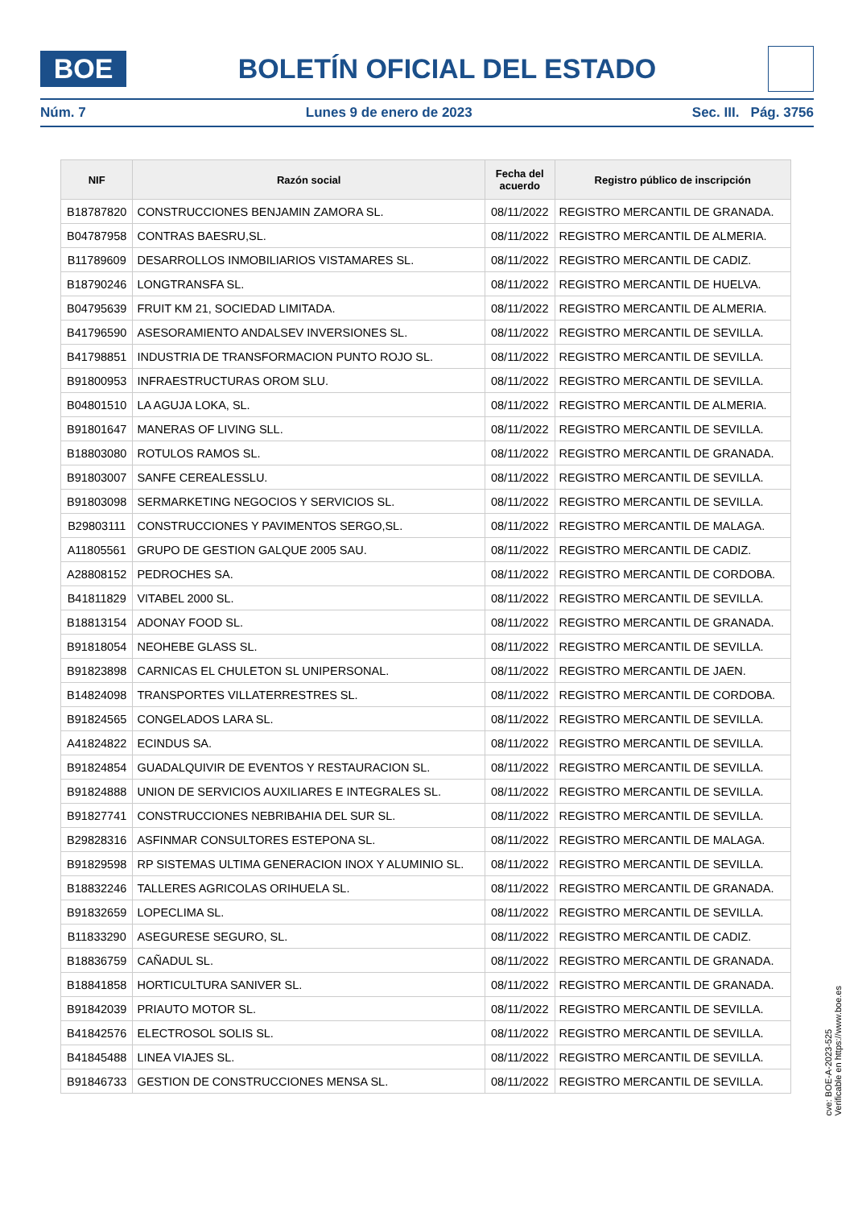BOE
BOLETÍN OFICIAL DEL ESTADO
Núm. 7 Lunes 9 de enero de 2023 Sec. III. Pág. 3756
| NIF | Razón social | Fecha del acuerdo | Registro público de inscripción |
| --- | --- | --- | --- |
| B18787820 | CONSTRUCCIONES BENJAMIN ZAMORA SL. | 08/11/2022 | REGISTRO MERCANTIL DE GRANADA. |
| B04787958 | CONTRAS BAESRU,SL. | 08/11/2022 | REGISTRO MERCANTIL DE ALMERIA. |
| B11789609 | DESARROLLOS INMOBILIARIOS VISTAMARES SL. | 08/11/2022 | REGISTRO MERCANTIL DE CADIZ. |
| B18790246 | LONGTRANSFA SL. | 08/11/2022 | REGISTRO MERCANTIL DE HUELVA. |
| B04795639 | FRUIT KM 21, SOCIEDAD LIMITADA. | 08/11/2022 | REGISTRO MERCANTIL DE ALMERIA. |
| B41796590 | ASESORAMIENTO ANDALSEV INVERSIONES SL. | 08/11/2022 | REGISTRO MERCANTIL DE SEVILLA. |
| B41798851 | INDUSTRIA DE TRANSFORMACION PUNTO ROJO SL. | 08/11/2022 | REGISTRO MERCANTIL DE SEVILLA. |
| B91800953 | INFRAESTRUCTURAS OROM SLU. | 08/11/2022 | REGISTRO MERCANTIL DE SEVILLA. |
| B04801510 | LA AGUJA LOKA, SL. | 08/11/2022 | REGISTRO MERCANTIL DE ALMERIA. |
| B91801647 | MANERAS OF LIVING SLL. | 08/11/2022 | REGISTRO MERCANTIL DE SEVILLA. |
| B18803080 | ROTULOS RAMOS SL. | 08/11/2022 | REGISTRO MERCANTIL DE GRANADA. |
| B91803007 | SANFE CEREALESSLU. | 08/11/2022 | REGISTRO MERCANTIL DE SEVILLA. |
| B91803098 | SERMARKETING NEGOCIOS Y SERVICIOS SL. | 08/11/2022 | REGISTRO MERCANTIL DE SEVILLA. |
| B29803111 | CONSTRUCCIONES Y PAVIMENTOS SERGO,SL. | 08/11/2022 | REGISTRO MERCANTIL DE MALAGA. |
| A11805561 | GRUPO DE GESTION GALQUE 2005 SAU. | 08/11/2022 | REGISTRO MERCANTIL DE CADIZ. |
| A28808152 | PEDROCHES SA. | 08/11/2022 | REGISTRO MERCANTIL DE CORDOBA. |
| B41811829 | VITABEL 2000 SL. | 08/11/2022 | REGISTRO MERCANTIL DE SEVILLA. |
| B18813154 | ADONAY FOOD SL. | 08/11/2022 | REGISTRO MERCANTIL DE GRANADA. |
| B91818054 | NEOHEBE GLASS SL. | 08/11/2022 | REGISTRO MERCANTIL DE SEVILLA. |
| B91823898 | CARNICAS EL CHULETON SL UNIPERSONAL. | 08/11/2022 | REGISTRO MERCANTIL DE JAEN. |
| B14824098 | TRANSPORTES VILLATERRESTRES SL. | 08/11/2022 | REGISTRO MERCANTIL DE CORDOBA. |
| B91824565 | CONGELADOS LARA SL. | 08/11/2022 | REGISTRO MERCANTIL DE SEVILLA. |
| A41824822 | ECINDUS SA. | 08/11/2022 | REGISTRO MERCANTIL DE SEVILLA. |
| B91824854 | GUADALQUIVIR DE EVENTOS Y RESTAURACION SL. | 08/11/2022 | REGISTRO MERCANTIL DE SEVILLA. |
| B91824888 | UNION DE SERVICIOS AUXILIARES E INTEGRALES SL. | 08/11/2022 | REGISTRO MERCANTIL DE SEVILLA. |
| B91827741 | CONSTRUCCIONES NEBRIBAHIA DEL SUR SL. | 08/11/2022 | REGISTRO MERCANTIL DE SEVILLA. |
| B29828316 | ASFINMAR CONSULTORES ESTEPONA SL. | 08/11/2022 | REGISTRO MERCANTIL DE MALAGA. |
| B91829598 | RP SISTEMAS ULTIMA GENERACION INOX Y ALUMINIO SL. | 08/11/2022 | REGISTRO MERCANTIL DE SEVILLA. |
| B18832246 | TALLERES AGRICOLAS ORIHUELA SL. | 08/11/2022 | REGISTRO MERCANTIL DE GRANADA. |
| B91832659 | LOPECLIMA SL. | 08/11/2022 | REGISTRO MERCANTIL DE SEVILLA. |
| B11833290 | ASEGURESE SEGURO, SL. | 08/11/2022 | REGISTRO MERCANTIL DE CADIZ. |
| B18836759 | CAÑADUL SL. | 08/11/2022 | REGISTRO MERCANTIL DE GRANADA. |
| B18841858 | HORTICULTURA SANIVER SL. | 08/11/2022 | REGISTRO MERCANTIL DE GRANADA. |
| B91842039 | PRIAUTO MOTOR SL. | 08/11/2022 | REGISTRO MERCANTIL DE SEVILLA. |
| B41842576 | ELECTROSOL SOLIS SL. | 08/11/2022 | REGISTRO MERCANTIL DE SEVILLA. |
| B41845488 | LINEA VIAJES SL. | 08/11/2022 | REGISTRO MERCANTIL DE SEVILLA. |
| B91846733 | GESTION DE CONSTRUCCIONES MENSA SL. | 08/11/2022 | REGISTRO MERCANTIL DE SEVILLA. |
cve: BOE-A-2023-525
Verificable en https://www.boe.es